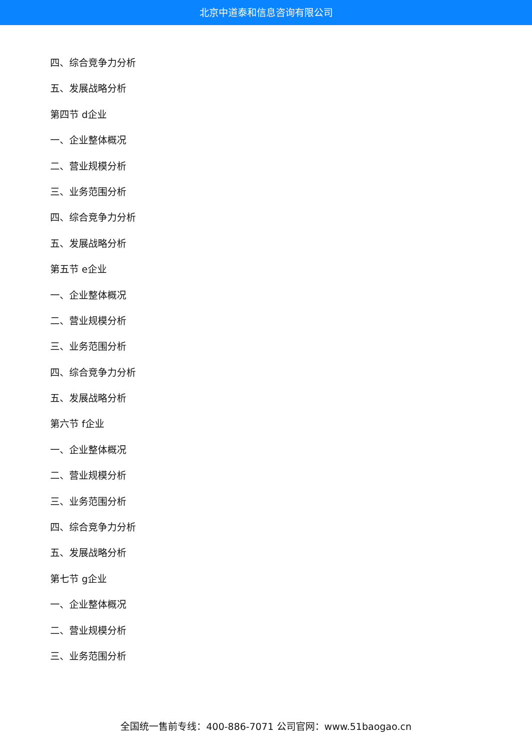北京中道泰和信息咨询有限公司
四、综合竞争力分析
五、发展战略分析
第四节 d企业
一、企业整体概况
二、营业规模分析
三、业务范围分析
四、综合竞争力分析
五、发展战略分析
第五节 e企业
一、企业整体概况
二、营业规模分析
三、业务范围分析
四、综合竞争力分析
五、发展战略分析
第六节 f企业
一、企业整体概况
二、营业规模分析
三、业务范围分析
四、综合竞争力分析
五、发展战略分析
第七节 g企业
一、企业整体概况
二、营业规模分析
三、业务范围分析
全国统一售前专线：400-886-7071 公司官网：www.51baogao.cn